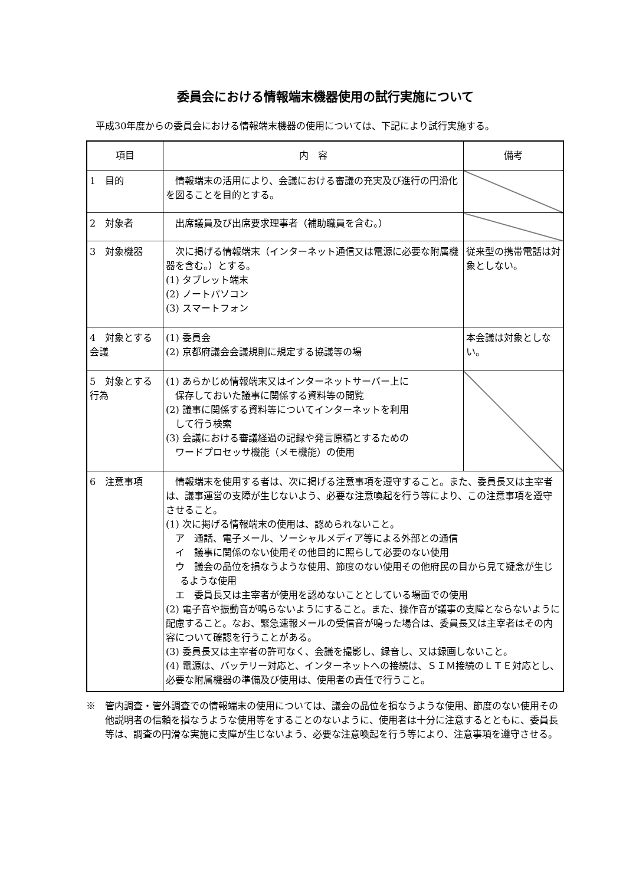委員会における情報端末機器使用の試行実施について
平成30年度からの委員会における情報端末機器の使用については、下記により試行実施する。
| 項目 | 内 容 | 備考 |
| --- | --- | --- |
| 1 目的 | 情報端末の活用により、会議における審議の充実及び進行の円滑化を図ることを目的とする。 | |
| 2 対象者 | 出席議員及び出席要求理事者（補助職員を含む。） | |
| 3 対象機器 | 次に掲げる情報端末（インターネット通信又は電源に必要な附属機器を含む。）とする。 (1) タブレット端末 (2) ノートパソコン (3) スマートフォン | 従来型の携帯電話は対象としない。 |
| 4 対象とする会議 | (1) 委員会 (2) 京都府議会会議規則に規定する協議等の場 | 本会議は対象としない。 |
| 5 対象とする行為 | (1) あらかじめ情報端末又はインターネットサーバー上に 保存しておいた議事に関係する資料等の閲覧 (2) 議事に関係する資料等についてインターネットを利用 して行う検索 (3) 会議における審議経過の記録や発言原稿とするための ワードプロセッサ機能（メモ機能）の使用 | |
| 6 注意事項 | 情報端末を使用する者は、次に掲げる注意事項を遵守すること。また、委員長又は主宰者は、議事運営の支障が生じないよう、必要な注意喚起を行う等により、この注意事項を遵守させること。 (1) 次に掲げる情報端末の使用は、認められないこと。 ア 通話、電子メール、ソーシャルメディア等による外部との通信 イ 議事に関係のない使用その他目的に照らして必要のない使用 ウ 議会の品位を損なうような使用、節度のない使用その他府民の目から見て疑念が生じるような使用 エ 委員長又は主宰者が使用を認めないこととしている場面での使用 (2) 電子音や振動音が鳴らないようにすること。また、操作音が議事の支障とならないように配慮すること。なお、緊急速報メールの受信音が鳴った場合は、委員長又は主宰者はその内容について確認を行うことがある。 (3) 委員長又は主宰者の許可なく、会議を撮影し、録音し、又は録画しないこと。 (4) 電源は、バッテリー対応と、インターネットへの接続は、ＳＩＭ接続のＬＴＥ対応とし、必要な附属機器の準備及び使用は、使用者の責任で行うこと。 | |
※　管内調査・管外調査での情報端末の使用については、議会の品位を損なうような使用、節度のない使用その他説明者の信頼を損なうような使用等をすることのないように、使用者は十分に注意するとともに、委員長等は、調査の円滑な実施に支障が生じないよう、必要な注意喚起を行う等により、注意事項を遵守させる。